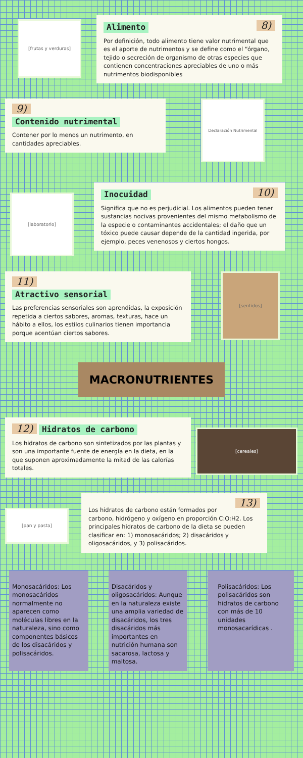[frutas y verduras]
8)
Alimento
Por definición, todo alimento tiene valor nutrimental que es el aporte de nutrimentos y se define como el “órgano, tejido o secreción de organismo de otras especies que contienen concentraciones apreciables de uno o más nutrimentos biodisponibles
9)
Contenido nutrimental
Contener por lo menos un nutrimento, en cantidades apreciables.
Declaración Nutrimental
[laboratorio]
10)
Inocuidad
Significa que no es perjudicial. Los alimentos pueden tener sustancias nocivas provenientes del mismo metabolismo de la especie o contaminantes accidentales; el daño que un tóxico puede causar depende de la cantidad ingerida, por ejemplo, peces venenosos y ciertos hongos.
11)
Atractivo sensorial
Las preferencias sensoriales son aprendidas, la exposición repetida a ciertos sabores, aromas, texturas, hace un hábito a ellos, los estilos culinarios tienen importancia porque acentúan ciertos sabores.
[sentidos]
MACRONUTRIENTES
12)
Hidratos de carbono
Los hidratos de carbono son sintetizados por las plantas y son una importante fuente de energía en la dieta, en la que suponen aproximadamente la mitad de las calorías totales.
[cereales]
[pan y pasta]
13)
Los hidratos de carbono están formados por carbono, hidrógeno y oxígeno en proporción C:O:H2. Los principales hidratos de carbono de la dieta se pueden clasificar en: 1) monosacáridos; 2) disacáridos y oligosacáridos, y 3) polisacáridos.
Monosacáridos: Los monosacáridos normalmente no aparecen como moléculas libres en la naturaleza, sino como componentes básicos de los disacáridos y polisacáridos.
Disacáridos y oligosacáridos: Aunque en la naturaleza existe una amplia variedad de disacáridos, los tres disacáridos más importantes en nutrición humana son sacarosa, lactosa y maltosa.
Polisacáridos: Los polisacáridos son hidratos de carbono con más de 10 unidades monosacarídicas .